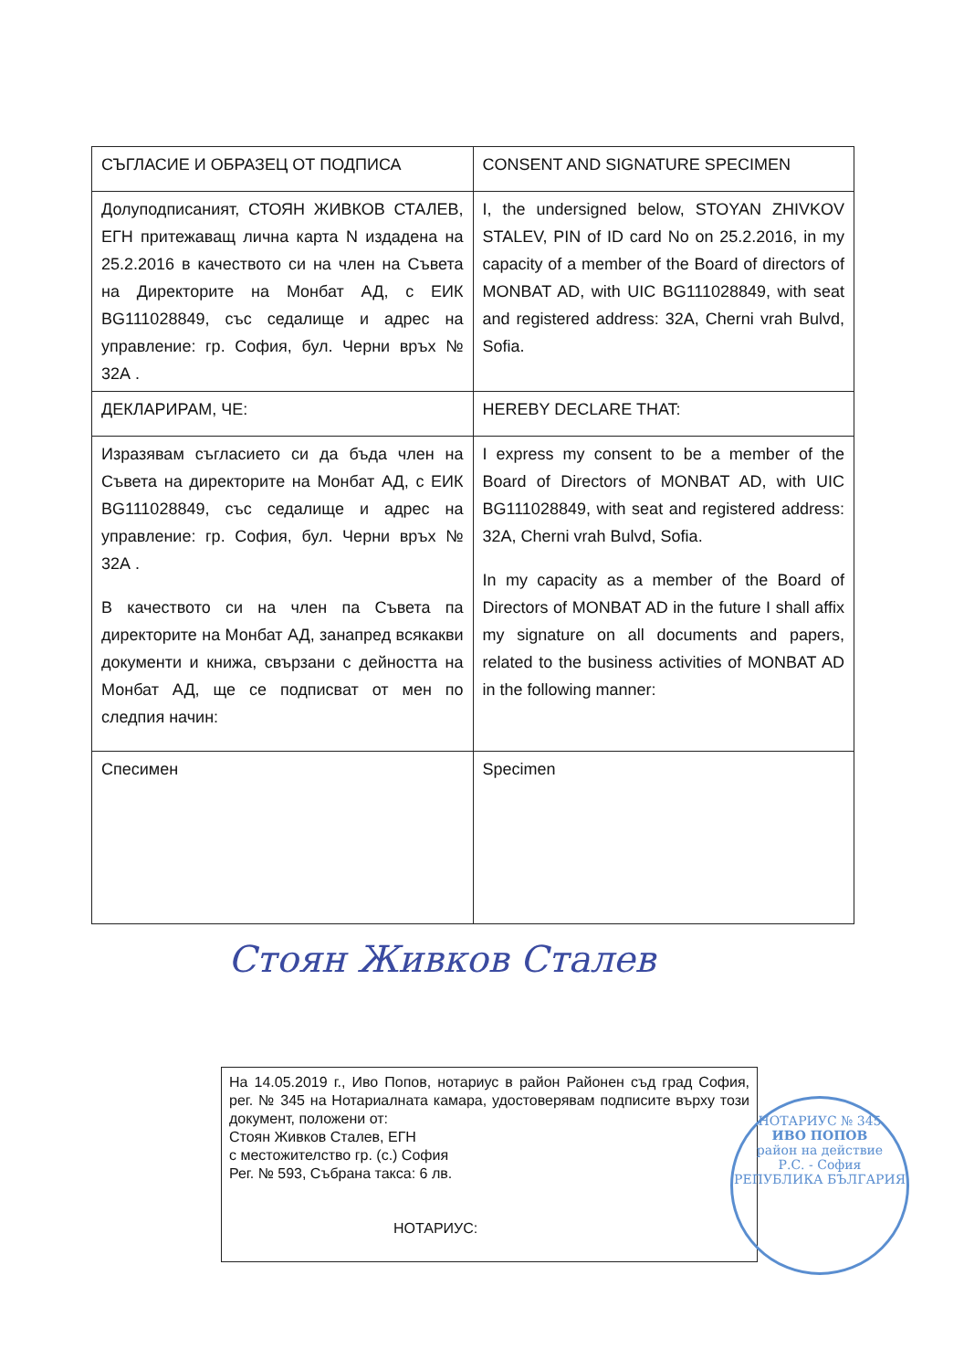| СЪГЛАСИЕ И ОБРАЗЕЦ ОТ ПОДПИСА | CONSENT AND SIGNATURE SPECIMEN |
| Долуподписаният, СТОЯН ЖИВКОВ СТАЛЕВ, ЕГН притежаващ лична карта N издадена на 25.2.2016 в качеството си на член на Съвета на Директорите на Монбат АД, с ЕИК BG111028849, със седалище и адрес на управление: гр. София, бул. Черни връх № 32А . | I, the undersigned below, STOYAN ZHIVKOV STALEV, PIN of ID card No on 25.2.2016, in my capacity of a member of the Board of directors of MONBAT AD, with UIC BG111028849, with seat and registered address: 32A, Cherni vrah Bulvd, Sofia. |
| ДЕКЛАРИРАМ, ЧЕ: | HEREBY DECLARE THAT: |
| Изразявам съгласието си да бъда член на Съвета на директорите на Монбат АД, с ЕИК BG111028849, със седалище и адрес на управление: гр. София, бул. Черни връх № 32А . В качеството си на член па Съвета па директорите на Монбат АД, занапред всякакви документи и книжа, свързани с дейността на Монбат АД, ще се подписват от мен по следпия начин: | I express my consent to be a member of the Board of Directors of MONBAT AD, with UIC BG111028849, with seat and registered address: 32A, Cherni vrah Bulvd, Sofia. In my capacity as a member of the Board of Directors of MONBAT AD in the future I shall affix my signature on all documents and papers, related to the business activities of MONBAT AD in the following manner: |
| Спесимен | Specimen |
Стоян Живков Сталев
На 14.05.2019 г., Иво Попов, нотариус в район Районен съд град София, рег. № 345 на Нотариалната камара, удостоверявам подписите върху този документ, положени от:
Стоян Живков Сталев, ЕГН
с местожителство гр. (с.) София
Рег. № 593, Събрана такса: 6 лв.
НОТАРИУС:
НОТАРИУС № 345
ИВО ПОПОВ
район на действие
Р.С. - София
РЕПУБЛИКА БЪЛГАРИЯ